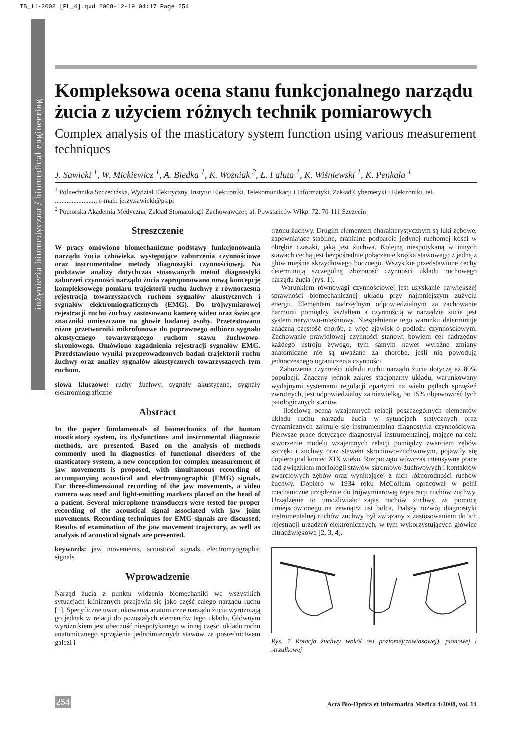IB_11-2008 [PL_4].qxd 2008-12-19 04:17 Page 254
inżynieria biomedyczna / biomedical engineering
Kompleksowa ocena stanu funkcjonalnego narządu żucia z użyciem różnych technik pomiarowych
Complex analysis of the masticatory system function using various measurement techniques
J. Sawicki <sup>1</sup>, W. Mickiewicz <sup>1</sup>, A. Biedka <sup>1</sup>, K. Wożniak <sup>2</sup>, Ł. Faluta <sup>1</sup>, K. Wiśniewski <sup>1</sup>, K. Penkala <sup>1</sup>
<sup>1</sup> Politechnika Szczecińska, Wydział Elektryczny, Instytut Elektroniki, Telekomunikacji i Informatyki, Zakład Cybernetyki i Elektroniki, tel. ........................, e-mail: jerzy.sawicki@ps.pl
<sup>2</sup> Pomorska Akademia Medyczna, Zakład Stomatologii Zachowawczej, al. Powstańców Wlkp. 72, 70-111 Szczecin
Streszczenie
W pracy omówiono biomechaniczne podstawy funkcjonowania narządu żucia człowieka, występujące zaburzenia czynnościowe oraz instrumentalne metody diagnostyki czynnościowej. Na podstawie analizy dotychczas stosowanych metod diagnostyki zaburzeń czynności narządu żucia zaproponowano nową koncepcję kompleksowego pomiaru trajektorii ruchu żuchwy z równoczesną rejestracją towarzyszących ruchom sygnałów akustycznych i sygnałów elektromiograficznych (EMG). Do trójwymiarowej rejestracji ruchu żuchwy zastosowano kamerę wideo oraz świecące znaczniki umieszczone na głowie badanej osoby. Przetestowano różne przetworniki mikrofonowe do poprawnego odbioru sygnału akustycznego towarzyszącego ruchom stawu żuchwowo-skroniowego. Omówiono zagadnienia rejestracji sygnałów EMG. Przedstawiono wyniki przeprowadzonych badań trajektorii ruchu żuchwy oraz analizy sygnałów akustycznych towarzyszących tym ruchom.
słowa kluczowe: ruchy żuchwy, sygnały akustyczne, sygnały elektromiograficzne
Abstract
In the paper fundamentals of biomechanics of the human masticatory system, its dysfunctions and instrumental diagnostic methods, are presented. Based on the analysis of methods commonly used in diagnostics of functional disorders of the masticatory system, a new conception for complex measurement of jaw movements is proposed, with simultaneous recording of accompanying acoustical and electromyographic (EMG) signals. For three-dimensional recording of the jaw movements, a video camera was used and light-emitting markers placed on the head of a patient. Several microphone transducers were tested for proper recording of the acoustical signal associated with jaw joint movements. Recording techniques for EMG signals are discussed. Results of examination of the jaw movement trajectory, as well as analysis of acoustical signals are presented.
keywords: jaw movements, acoustical signals, electromyographic signals
Wprowadzenie
Narząd żucia z punktu widzenia biomechaniki we wszystkich sytuacjach klinicznych przejawia się jako część całego narządu ruchu [1]. Specyficzne uwarunkowania anatomiczne narządu żucia wyróżniają go jednak w relacji do pozostałych elementów tego układu. Głównym wyróżnikiem jest obecność niespotykanego w innej części układu ruchu anatomicznego sprzężenia jednoimiennych stawów za pośrednictwem gałęzi i
trzonu żuchwy. Drugim elementem charakterystycznym są łuki zębowe, zapewniające stabilne, cranialne podparcie jedynej ruchomej kości w obrębie czaszki, jaką jest żuchwa. Kolejną niespotykaną w innych stawach cechą jest bezpośrednie połączenie krążka stawowego z jedną z głów mięśnia skrzydłowego bocznego. Wszystkie przedstawione cechy determinują szczególną złożoność czynności układu ruchowego narządu żucia (rys. 1).
Warunkiem równowagi czynnościowej jest uzyskanie największej sprawności biomechanicznej układu przy najmniejszym zużyciu energii. Elementem nadrzędnym odpowiedzialnym za zachowanie harmonii pomiędzy kształtem a czynnością w narządzie żucia jest system nerwowo-mięśniowy. Niespełnienie tego warunku determinuje znaczną częstość chorób, a więc zjawisk o podłożu czynnościowym. Zachowanie prawidłowej czynności stanowi bowiem cel nadrzędny każdego ustroju żywego, tym samym nawet wyraźne zmiany anatomiczne nie są uważane za chorobę, jeśli nie powodują jednoczesnego ograniczenia czynności.
Zaburzenia czynności układu ruchu narządu żucia dotyczą aż 80% populacji. Znaczny jednak zakres stacjonarny układu, warunkowany wydajnymi systemami regulacji opartymi na wielu pętlach sprzężeń zwrotnych, jest odpowiedzialny za niewielką, bo 15% objawowość tych patologicznych stanów.
Ilościową oceną wzajemnych relacji poszczególnych elementów układu ruchu narządu żucia w sytuacjach statycznych oraz dynamicznych zajmuje się instrumentalna diagnostyka czynnościowa. Pierwsze prace dotyczące diagnostyki instrumentalnej, mające na celu stworzenie modelu wzajemnych relacji pomiędzy zwarciem zębów szczęki i żuchwy oraz stawem skroniowo-żuchwowym, pojawiły się dopiero pod koniec XIX wieku. Rozpoczęto wówczas intensywne prace nad związkiem morfologii stawów skroniowo-żuchwowych i kontaktów zwarciowych zębów oraz wynikającej z nich różnorodności ruchów żuchwy. Dopiero w 1934 roku McCollum opracował w pełni mechaniczne urządzenie do trójwymiarowej rejestracji ruchów żuchwy. Urządzenie to umożliwiało zapis ruchów żuchwy za pomocą umiejscowionego na zewnątrz ust bolca. Dalszy rozwój diagnostyki instrumentalnej ruchów żuchwy był związany z zastosowaniem do ich rejestracji urządzeń elektronicznych, w tym wykorzystujących głowice ultradźwiękowe [2, 3, 4].
Rys. 1 Rotacja żuchwy wokół osi poziomej(zawiasowej), pionowej i strzałkowej
254 Acta Bio-Optica et Informatica Medica 4/2008, vol. 14